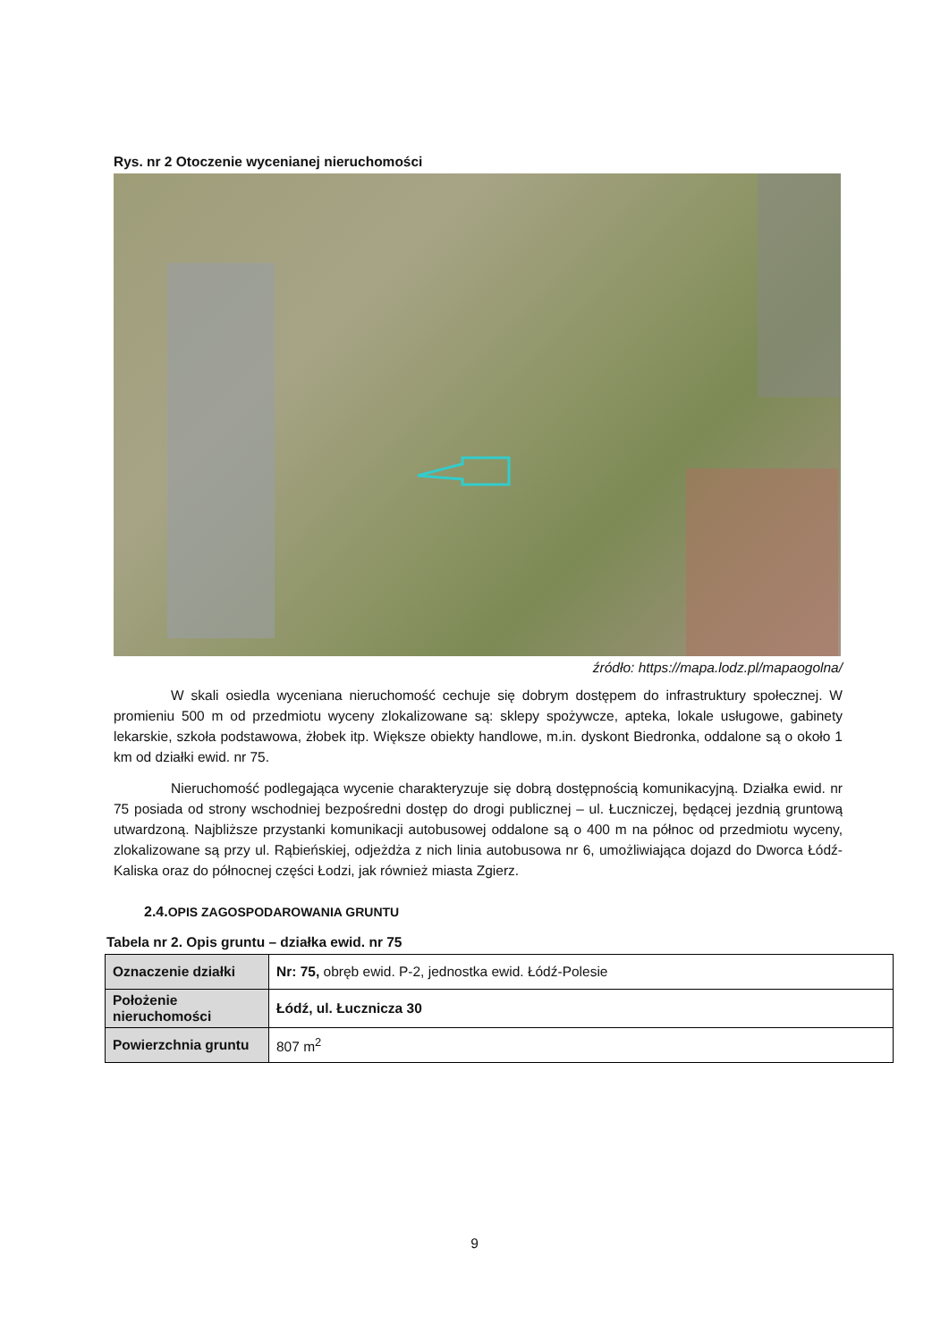Rys. nr 2 Otoczenie wycenianej nieruchomości
źródło: https://mapa.lodz.pl/mapaogolna/
W skali osiedla wyceniana nieruchomość cechuje się dobrym dostępem do infrastruktury społecznej. W promieniu 500 m od przedmiotu wyceny zlokalizowane są: sklepy spożywcze, apteka, lokale usługowe, gabinety lekarskie, szkoła podstawowa, żłobek itp. Większe obiekty handlowe, m.in. dyskont Biedronka, oddalone są o około 1 km od działki ewid. nr 75.
Nieruchomość podlegająca wycenie charakteryzuje się dobrą dostępnością komunikacyjną. Działka ewid. nr 75 posiada od strony wschodniej bezpośredni dostęp do drogi publicznej – ul. Łuczniczej, będącej jezdnią gruntową utwardzoną. Najbliższe przystanki komunikacji autobusowej oddalone są o 400 m na północ od przedmiotu wyceny, zlokalizowane są przy ul. Rąbieńskiej, odjeżdża z nich linia autobusowa nr 6, umożliwiająca dojazd do Dworca Łódź-Kaliska oraz do północnej części Łodzi, jak również miasta Zgierz.
2.4. OPIS ZAGOSPODAROWANIA GRUNTU
Tabela nr 2. Opis gruntu – działka ewid. nr 75
| Oznaczenie działki | Nr: 75, obręb ewid. P-2, jednostka ewid. Łódź-Polesie |
| Położenie nieruchomości | Łódź, ul. Łucznicza 30 |
| Powierzchnia gruntu | 807 m<sup>2</sup> |
9